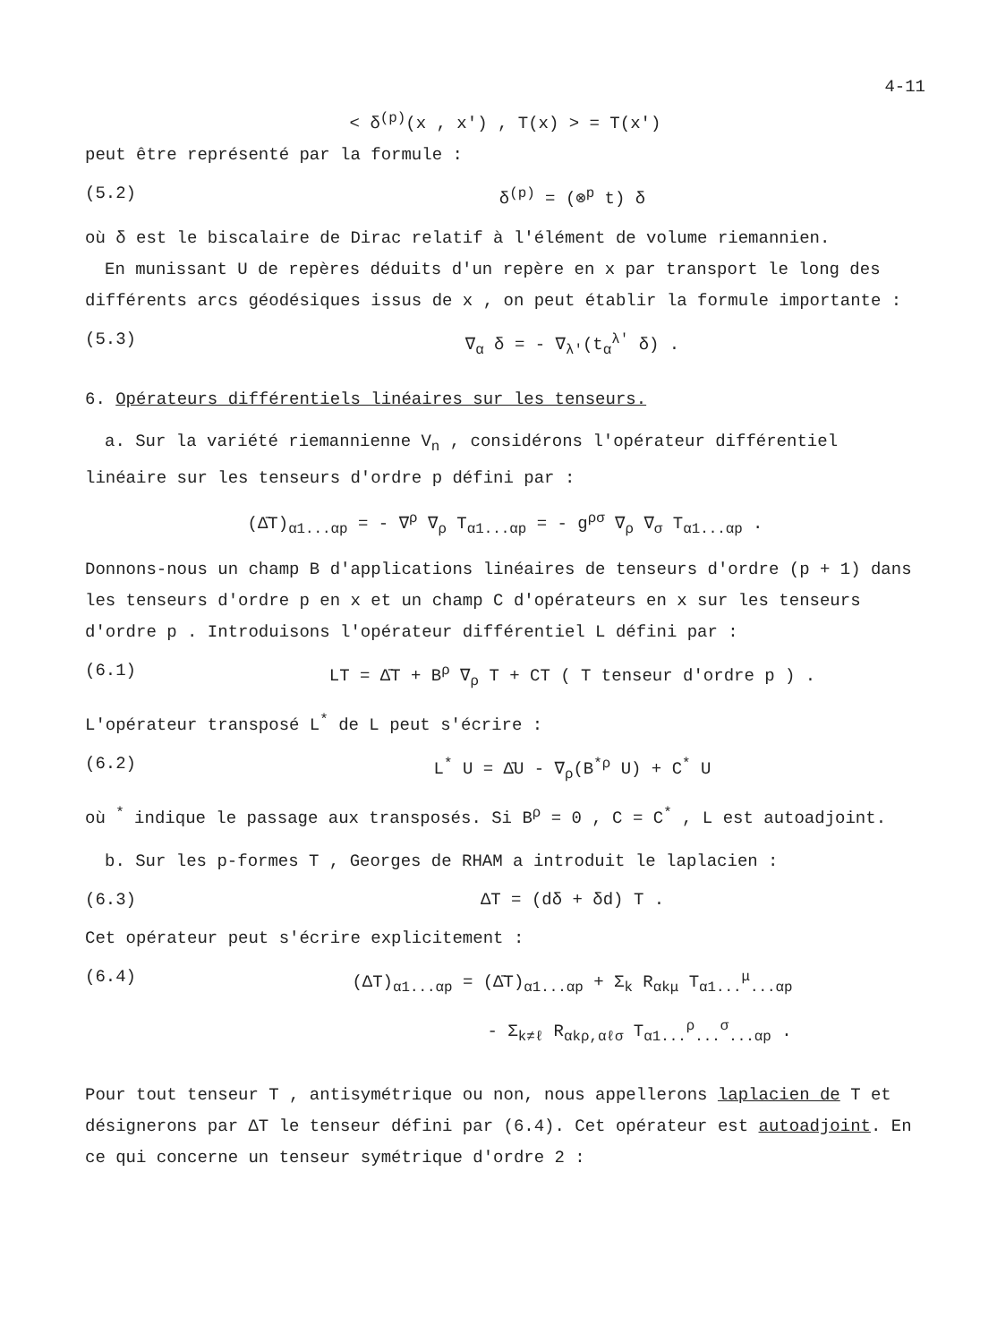4-11
< δ<sup>(p)</sup>(x , x') , T(x) > = T(x')
peut être représenté par la formule :
(5.2) δ<sup>(p)</sup> = (⊗<sup>p</sup> t) δ
où δ est le biscalaire de Dirac relatif à l'élément de volume riemannien.
En munissant U de repères déduits d'un repère en x par transport le long des différents arcs géodésiques issus de x , on peut établir la formule importante :
(5.3) ∇<sub>α</sub> δ = - ∇<sub>λ'</sub>(t<sub>α</sub><sup>λ'</sup> δ) .
6. Opérateurs différentiels linéaires sur les tenseurs.
a. Sur la variété riemannienne V<sub>n</sub> , considérons l'opérateur différentiel linéaire sur les tenseurs d'ordre p défini par :
(Δ̄T)<sub>α1...αp</sub> = - ∇<sup>ρ</sup> ∇<sub>ρ</sub> T<sub>α1...αp</sub> = - g<sup>ρσ</sup> ∇<sub>ρ</sub> ∇<sub>σ</sub> T<sub>α1...αp</sub> .
Donnons-nous un champ B d'applications linéaires de tenseurs d'ordre (p + 1) dans les tenseurs d'ordre p en x et un champ C d'opérateurs en x sur les tenseurs d'ordre p . Introduisons l'opérateur différentiel L défini par :
(6.1) LT = Δ̄T + B<sup>ρ</sup> ∇<sub>ρ</sub> T + CT ( T tenseur d'ordre p ) .
L'opérateur transposé L<sup>*</sup> de L peut s'écrire :
(6.2) L<sup>*</sup> U = Δ̄U - ∇<sub>ρ</sub>(B<sup>*ρ</sup> U) + C<sup>*</sup> U
où <sup>*</sup> indique le passage aux transposés. Si B<sup>ρ</sup> = 0 , C = C<sup>*</sup> , L est autoadjoint.
b. Sur les p-formes T , Georges de RHAM a introduit le laplacien :
(6.3) ΔT = (dδ + δd) T .
Cet opérateur peut s'écrire explicitement :
(6.4) (ΔT)<sub>α1...αp</sub> = (Δ̄T)<sub>α1...αp</sub> + Σ<sub>k</sub> R<sub>αkμ</sub> T<sub>α1...</sub><sup>μ</sup><sub>...αp</sub>
- Σ<sub>k≠ℓ</sub> R<sub>αkρ,αℓσ</sub> T<sub>α1...</sub><sup>ρ</sup><sub>...</sub><sup>σ</sup><sub>...αp</sub> .
Pour tout tenseur T , antisymétrique ou non, nous appellerons laplacien de T et désignerons par ΔT le tenseur défini par (6.4). Cet opérateur est autoadjoint. En ce qui concerne un tenseur symétrique d'ordre 2 :